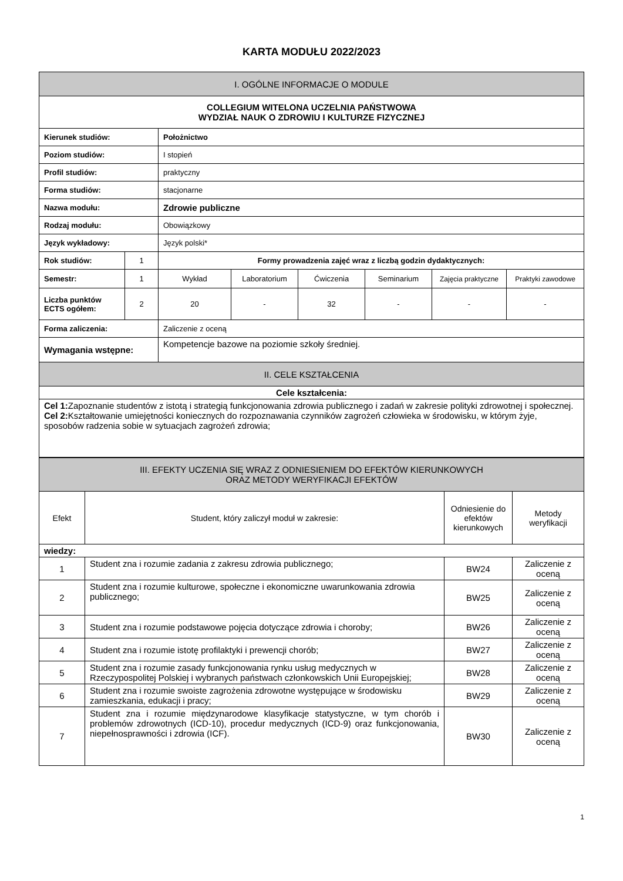KARTA MODUŁU 2022/2023
| I. OGÓLNE INFORMACJE O MODULE | | | | | | | |
| --- | --- | --- | --- | --- | --- | --- | --- |
| COLLEGIUM WITELONA UCZELNIA PAŃSTWOWA WYDZIAŁ NAUK O ZDROWIU I KULTURZE FIZYCZNEJ | | | | | | | |
| Kierunek studiów: | | Położnictwo | | | | | |
| Poziom studiów: | | I stopień | | | | | |
| Profil studiów: | | praktyczny | | | | | |
| Forma studiów: | | stacjonarne | | | | | |
| Nazwa modułu: | | Zdrowie publiczne | | | | | |
| Rodzaj modułu: | | Obowiązkowy | | | | | |
| Język wykładowy: | | Język polski* | | | | | |
| Rok studiów: | 1 | Formy prowadzenia zajęć wraz z liczbą godzin dydaktycznych: | | | | | |
| Semestr: | 1 | Wykład | Laboratorium | Ćwiczenia | Seminarium | Zajęcia praktyczne | Praktyki zawodowe |
| Liczba punktów ECTS ogółem: | 2 | 20 | - | 32 | - | - | - |
| Forma zaliczenia: | | Zaliczenie z oceną | | | | | |
| Wymagania wstępne: | | Kompetencje bazowe na poziomie szkoły średniej. | | | | | |
| II. CELE KSZTAŁCENIA | | | | | | | |
| Cele kształcenia: | | | | | | | |
| Cel 1: Zapoznanie studentów z istotą i strategią funkcjonowania zdrowia publicznego i zadań w zakresie polityki zdrowotnej i społecznej. Cel 2: Kształtowanie umiejętności koniecznych do rozpoznawania czynników zagrożeń człowieka w środowisku, w którym żyje, sposobów radzenia sobie w sytuacjach zagrożeń zdrowia; | | | | | | | |
| III. EFEKTY UCZENIA SIĘ WRAZ Z ODNIESIENIEM DO EFEKTÓW KIERUNKOWYCH ORAZ METODY WERYFIKACJI EFEKTÓW | | | |
| --- | --- | --- | --- |
| Efekt | Student, który zaliczył moduł w zakresie: | Odniesienie do efektów kierunkowych | Metody weryfikacji |
| wiedzy: | | | |
| 1 | Student zna i rozumie zadania z zakresu zdrowia publicznego; | BW24 | Zaliczenie z oceną |
| 2 | Student zna i rozumie kulturowe, społeczne i ekonomiczne uwarunkowania zdrowia publicznego; | BW25 | Zaliczenie z oceną |
| 3 | Student zna i rozumie podstawowe pojęcia dotyczące zdrowia i choroby; | BW26 | Zaliczenie z oceną |
| 4 | Student zna i rozumie istotę profilaktyki i prewencji chorób; | BW27 | Zaliczenie z oceną |
| 5 | Student zna i rozumie zasady funkcjonowania rynku usług medycznych w Rzeczypospolitej Polskiej i wybranych państwach członkowskich Unii Europejskiej; | BW28 | Zaliczenie z oceną |
| 6 | Student zna i rozumie swoiste zagrożenia zdrowotne występujące w środowisku zamieszkania, edukacji i pracy; | BW29 | Zaliczenie z oceną |
| 7 | Student zna i rozumie międzynarodowe klasyfikacje statystyczne, w tym chorób i problemów zdrowotnych (ICD-10), procedur medycznych (ICD-9) oraz funkcjonowania, niepełnosprawności i zdrowia (ICF). | BW30 | Zaliczenie z oceną |
1